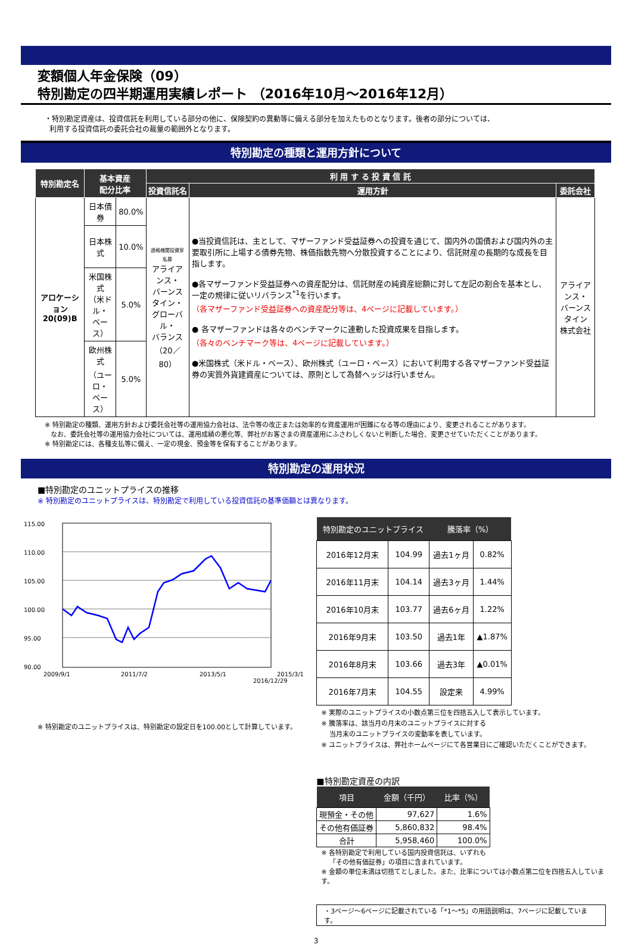変額個人年金保険（09）
特別勘定の四半期運用実績レポート （2016年10月～2016年12月）
・特別勘定資産は、投資信託を利用している部分の他に、保険契約の異動等に備える部分を加えたものとなります。後者の部分については、
利用する投資信託の委託会社の裁量の範囲外となります。
特別勘定の種類と運用方針について
| 特別勘定名 | 基本資産 配分比率 | | 利 用 す る 投 資 信 託 | | |
| --- | --- | --- | --- | --- | --- |
| | | | 投資信託名 | 運用方針 | 委託会社 |
| アロケーション 20(09)B | 日本債券 | 80.0% | 適格機関投資家私募 アライアンス・ バーンスタイン・ グローバル・ バランス （20／80） | ●当投資信託は、主として、マザーファンド受益証券への投資を通じて、国内外の国債および国内外の主要取引所に上場する債券先物、株価指数先物へ分散投資することにより、信託財産の長期的な成長を目指します。 ●各マザーファンド受益証券への資産配分は、信託財産の純資産総額に対して左記の割合を基本とし、一定の規律に従いリバランス<sup>*1</sup>を行います。 （各マザーファンド受益証券への資産配分等は、4ページに記載しています。） ● 各マザーファンドは各々のベンチマークに連動した投資成果を目指します。 （各々のベンチマーク等は、4ページに記載しています。） ●米国株式（米ドル・ベース）、欧州株式（ユーロ・ベース）において利用する各マザーファンド受益証券の実質外貨建資産については、原則として為替ヘッジは行いません。 | アライアンス・ バーンスタイン 株式会社 |
| | 日本株式 | 10.0% | | | |
| | 米国株式 （米ドル・ ベース） | 5.0% | | | |
| | 欧州株式 （ユーロ・ ベース） | 5.0% | | | |
※ 特別勘定の種類、運用方針および委託会社等の運用協力会社は、法令等の改正または効率的な資産運用が困難になる等の理由により、変更されることがあります。
なお、委託会社等の運用協力会社については、運用成績の悪化等、弊社がお客さまの資産運用にふさわしくないと判断した場合、変更させていただくことがあります。
※ 特別勘定には、各種支払等に備え、一定の現金、預金等を保有することがあります。
特別勘定の運用状況
■特別勘定のユニットプライスの推移
※ 特別勘定のユニットプライスは、特別勘定で利用している投資信託の基準価額とは異なります。
115.00
110.00
105.00
100.00
95.00
90.00
2009/9/1
2011/7/2
2013/5/1
2015/3/1
※ 特別勘定のユニットプライスは、特別勘定の設定日を100.00として計算しています。
2016/12/29
| 特別勘定のユニットプライス | | 騰落率（%） | |
| --- | --- | --- | --- |
| 2016年12月末 | 104.99 | 過去1ヶ月 | 0.82% |
| 2016年11月末 | 104.14 | 過去3ヶ月 | 1.44% |
| 2016年10月末 | 103.77 | 過去6ヶ月 | 1.22% |
| 2016年9月末 | 103.50 | 過去1年 | ▲1.87% |
| 2016年8月末 | 103.66 | 過去3年 | ▲0.01% |
| 2016年7月末 | 104.55 | 設定来 | 4.99% |
※ 実際のユニットプライスの小数点第三位を四捨五入して表示しています。
※ 騰落率は、該当月の月末のユニットプライスに対する
当月末のユニットプライスの変動率を表しています。
※ ユニットプライスは、弊社ホームページにて各営業日にご確認いただくことができます。
■特別勘定資産の内訳
| 項目 | 金額（千円） | 比率（%） |
| --- | --- | --- |
| 現預金・その他 | 97,627 | 1.6% |
| その他有価証券 | 5,860,832 | 98.4% |
| 合計 | 5,958,460 | 100.0% |
※ 各特別勘定で利用している国内投資信託は、いずれも
「その他有価証券」の項目に含まれています。
※ 金額の単位未満は切捨てとしました。また、比率については小数点第二位を四捨五入しています。
・3ページ～6ページに記載されている「*1～*5」の用語説明は、7ページに記載しています。
3